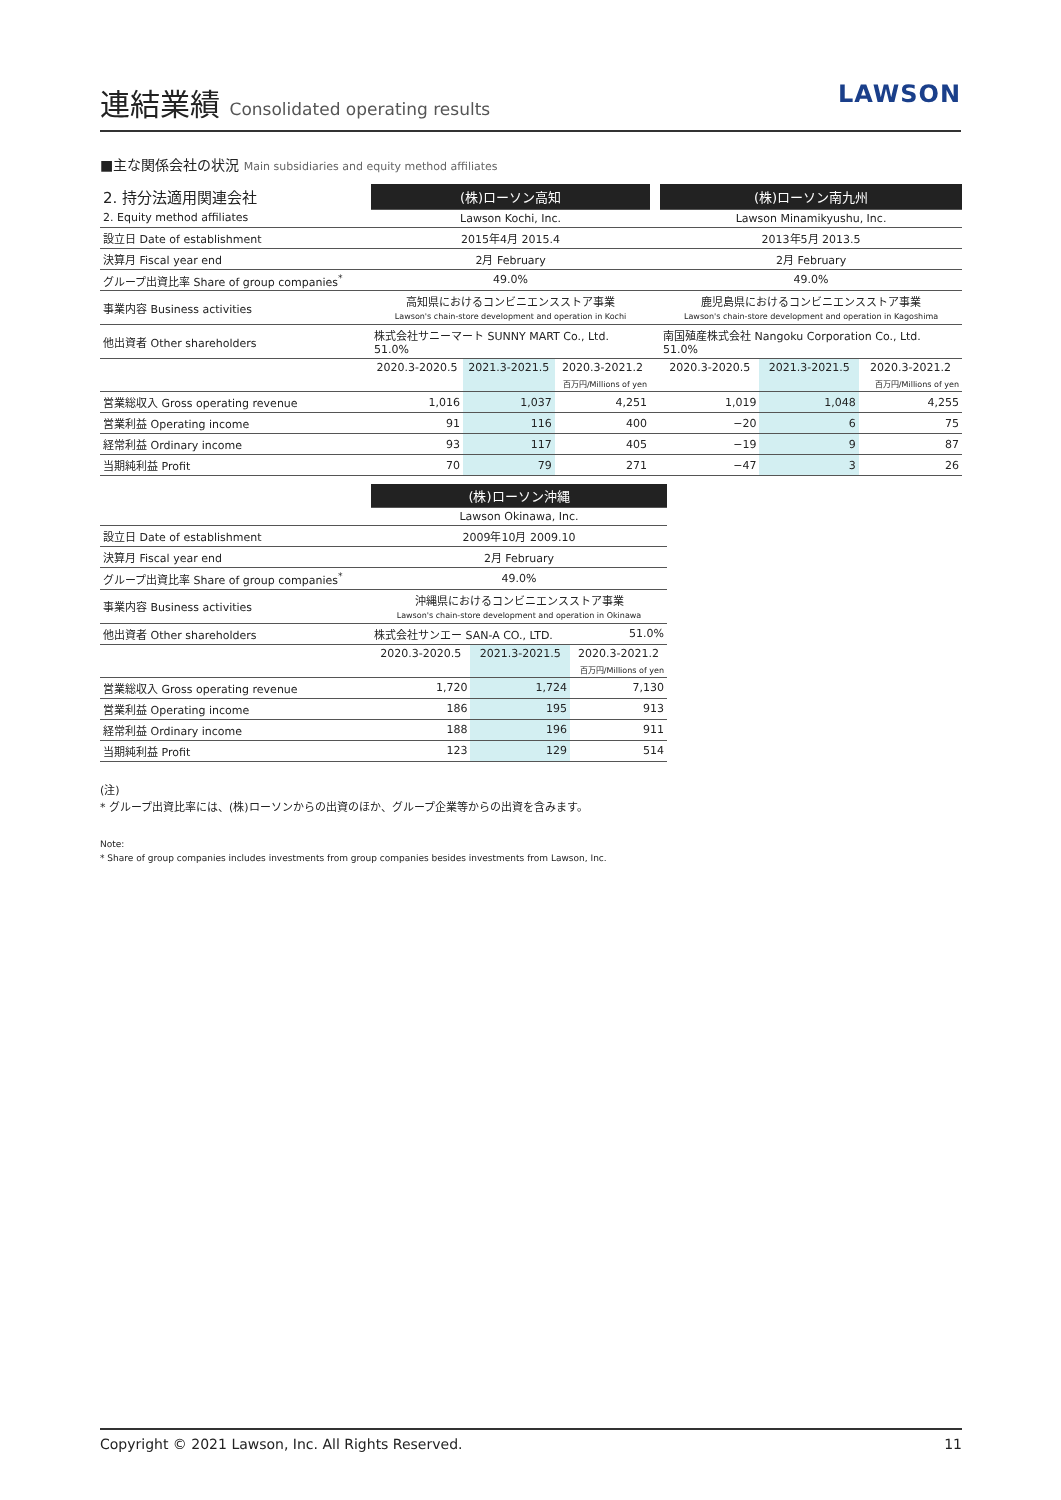連結業績 Consolidated operating results
LAWSON
■主な関係会社の状況 Main subsidiaries and equity method affiliates
| 2. 持分法適用関連会社 | (株)ローソン高知 | | | | (株)ローソン南九州 | | |
| 2. Equity method affiliates | Lawson Kochi, Inc. | | | | Lawson Minamikyushu, Inc. | | |
| 設立日 Date of establishment | 2015年4月 2015.4 | | | | 2013年5月 2013.5 | | |
| 決算月 Fiscal year end | 2月 February | | | | 2月 February | | |
| グループ出資比率 Share of group companies<sup>*</sup> | 49.0% | | | | 49.0% | | |
| 事業内容 Business activities | 高知県におけるコンビニエンスストア事業 Lawson's chain-store development and operation in Kochi | | | | 鹿児島県におけるコンビニエンスストア事業 Lawson's chain-store development and operation in Kagoshima | | |
| 他出資者 Other shareholders | 株式会社サニーマート SUNNY MART Co., Ltd. 51.0% | | | | 南国殖産株式会社 Nangoku Corporation Co., Ltd. 51.0% | | |
| | 2020.3-2020.5 | 2021.3-2021.5 | 2020.3-2021.2 | | 2020.3-2020.5 | 2021.3-2021.5 | 2020.3-2021.2 |
| | | | 百万円/Millions of yen | | | | 百万円/Millions of yen |
| 営業総収入 Gross operating revenue | 1,016 | 1,037 | 4,251 | | 1,019 | 1,048 | 4,255 |
| 営業利益 Operating income | 91 | 116 | 400 | | −20 | 6 | 75 |
| 経常利益 Ordinary income | 93 | 117 | 405 | | −19 | 9 | 87 |
| 当期純利益 Profit | 70 | 79 | 271 | | −47 | 3 | 26 |
| | (株)ローソン沖縄 | | |
| | Lawson Okinawa, Inc. | | |
| 設立日 Date of establishment | 2009年10月 2009.10 | | |
| 決算月 Fiscal year end | 2月 February | | |
| グループ出資比率 Share of group companies<sup>*</sup> | 49.0% | | |
| 事業内容 Business activities | 沖縄県におけるコンビニエンスストア事業 Lawson's chain-store development and operation in Okinawa | | |
| 他出資者 Other shareholders | 株式会社サンエー SAN-A CO., LTD. | | 51.0% |
| | 2020.3-2020.5 | 2021.3-2021.5 | 2020.3-2021.2 |
| | | | 百万円/Millions of yen |
| 営業総収入 Gross operating revenue | 1,720 | 1,724 | 7,130 |
| 営業利益 Operating income | 186 | 195 | 913 |
| 経常利益 Ordinary income | 188 | 196 | 911 |
| 当期純利益 Profit | 123 | 129 | 514 |
(注)
* グループ出資比率には、(株)ローソンからの出資のほか、グループ企業等からの出資を含みます。
Note:
* Share of group companies includes investments from group companies besides investments from Lawson, Inc.
Copyright © 2021 Lawson, Inc. All Rights Reserved. 11